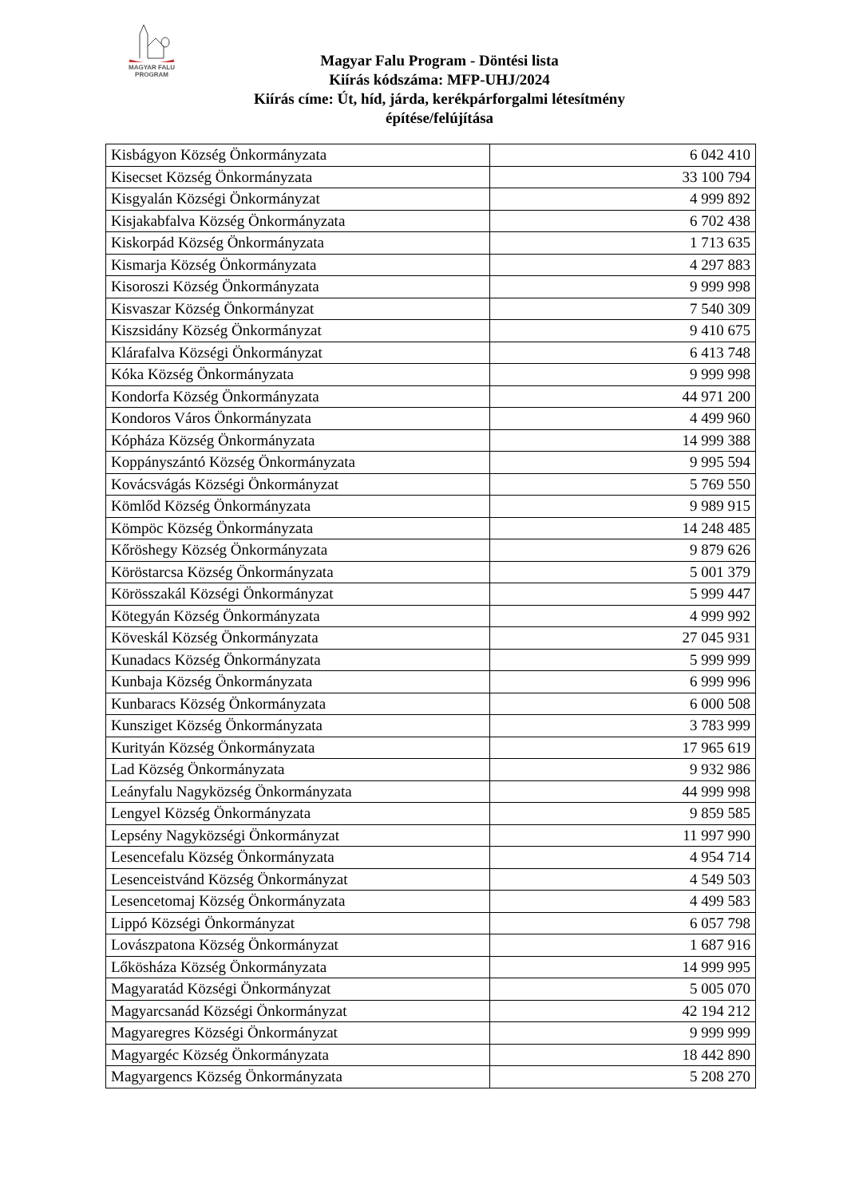MAGYAR FALU
PROGRAM
Magyar Falu Program - Döntési lista
Kiírás kódszáma: MFP-UHJ/2024
Kiírás címe: Út, híd, járda, kerékpárforgalmi létesítmény
építése/felújítása
| Kisbágyon Község Önkormányzata | 6 042 410 |
| Kisecset Község Önkormányzata | 33 100 794 |
| Kisgyalán Községi Önkormányzat | 4 999 892 |
| Kisjakabfalva Község Önkormányzata | 6 702 438 |
| Kiskorpád Község Önkormányzata | 1 713 635 |
| Kismarja Község Önkormányzata | 4 297 883 |
| Kisoroszi Község Önkormányzata | 9 999 998 |
| Kisvaszar Község Önkormányzat | 7 540 309 |
| Kiszsidány Község Önkormányzat | 9 410 675 |
| Klárafalva Községi Önkormányzat | 6 413 748 |
| Kóka Község Önkormányzata | 9 999 998 |
| Kondorfa Község Önkormányzata | 44 971 200 |
| Kondoros Város Önkormányzata | 4 499 960 |
| Kópháza Község Önkormányzata | 14 999 388 |
| Koppányszántó Község Önkormányzata | 9 995 594 |
| Kovácsvágás Községi Önkormányzat | 5 769 550 |
| Kömlőd Község Önkormányzata | 9 989 915 |
| Kömpöc Község Önkormányzata | 14 248 485 |
| Kőröshegy Község Önkormányzata | 9 879 626 |
| Köröstarcsa Község Önkormányzata | 5 001 379 |
| Körösszakál Községi Önkormányzat | 5 999 447 |
| Kötegyán Község Önkormányzata | 4 999 992 |
| Köveskál Község Önkormányzata | 27 045 931 |
| Kunadacs Község Önkormányzata | 5 999 999 |
| Kunbaja Község Önkormányzata | 6 999 996 |
| Kunbaracs Község Önkormányzata | 6 000 508 |
| Kunsziget Község Önkormányzata | 3 783 999 |
| Kurityán Község Önkormányzata | 17 965 619 |
| Lad Község Önkormányzata | 9 932 986 |
| Leányfalu Nagyközség Önkormányzata | 44 999 998 |
| Lengyel Község Önkormányzata | 9 859 585 |
| Lepsény Nagyközségi Önkormányzat | 11 997 990 |
| Lesencefalu Község Önkormányzata | 4 954 714 |
| Lesenceistvánd Község Önkormányzat | 4 549 503 |
| Lesencetomaj Község Önkormányzata | 4 499 583 |
| Lippó Községi Önkormányzat | 6 057 798 |
| Lovászpatona Község Önkormányzat | 1 687 916 |
| Lőkösháza Község Önkormányzata | 14 999 995 |
| Magyaratád Községi Önkormányzat | 5 005 070 |
| Magyarcsanád Községi Önkormányzat | 42 194 212 |
| Magyaregres Községi Önkormányzat | 9 999 999 |
| Magyargéc Község Önkormányzata | 18 442 890 |
| Magyargencs Község Önkormányzata | 5 208 270 |